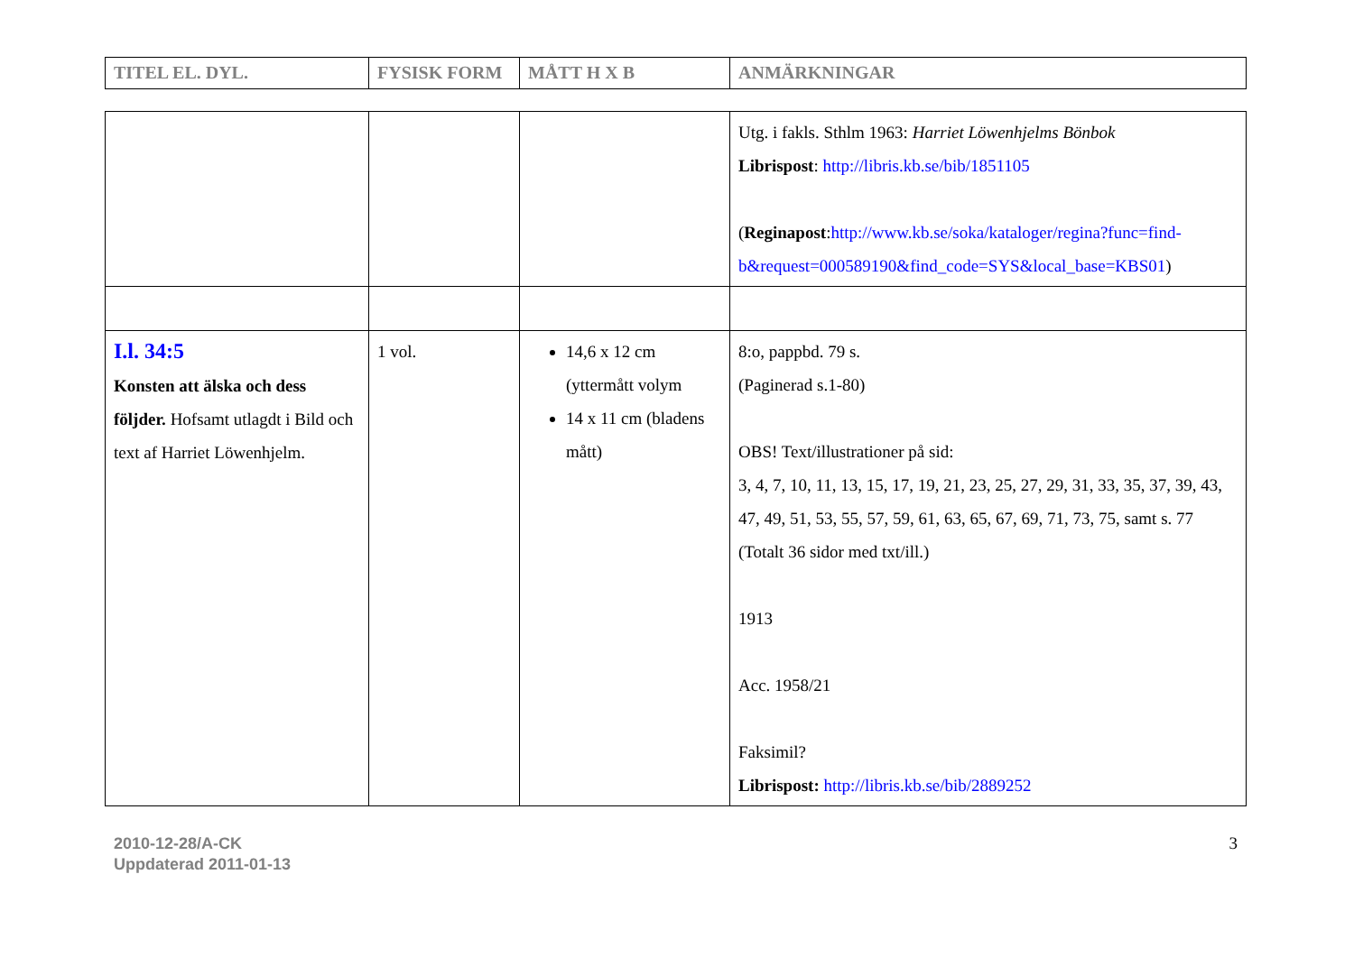| TITEL EL. DYL. | FYSISK FORM | MÅTT H X B | ANMÄRKNINGAR |
| --- | --- | --- | --- |
| | | | Utg. i fakls. Sthlm 1963: Harriet Löwenhjelms Bönbok Librispost : http://libris.kb.se/bib/1851105 ( Reginapost : http://www.kb.se/soka/kataloger/regina?func=find-b&request=000589190&find_code=SYS&local_base=KBS01 ) |
| I.l. 34:5 Konsten att älska och dess följder. Hofsamt utlagdt i Bild och text af Harriet Löwenhjelm. | 1 vol. | 14,6 x 12 cm (yttermått volym 14 x 11 cm (bladens mått) | 8:o, pappbd. 79 s. (Paginerad s.1-80) OBS! Text/illustrationer på sid: 3, 4, 7, 10, 11, 13, 15, 17, 19, 21, 23, 25, 27, 29, 31, 33, 35, 37, 39, 43, 47, 49, 51, 53, 55, 57, 59, 61, 63, 65, 67, 69, 71, 73, 75, samt s. 77 (Totalt 36 sidor med txt/ill.) 1913 Acc. 1958/21 Faksimil? Librispost: http://libris.kb.se/bib/2889252 |
2010-12-28/A-CK
Uppdaterad 2011-01-13
3